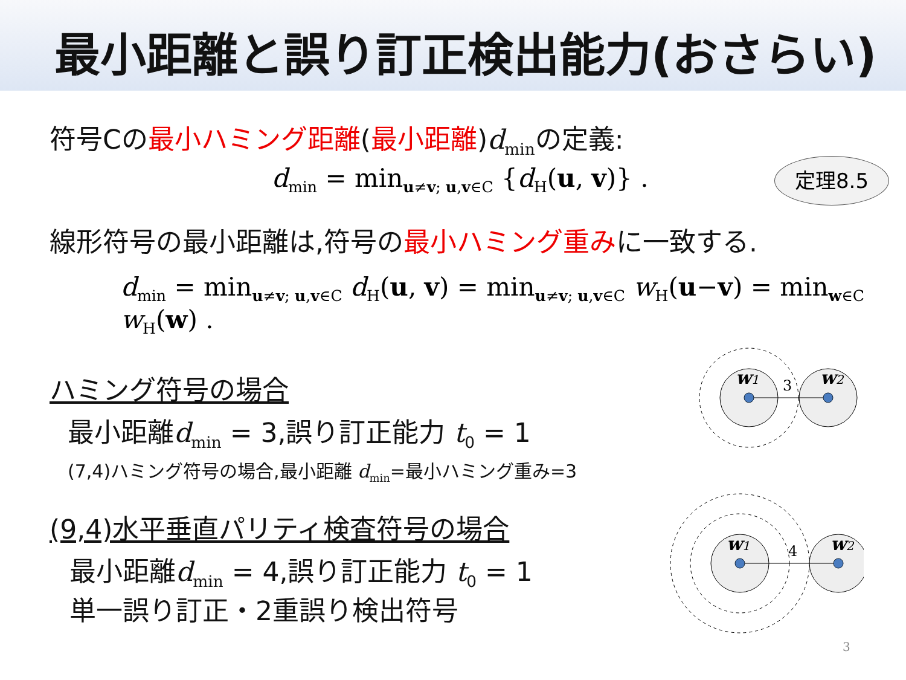最小距離と誤り訂正検出能力(おさらい)
符号Cの最小ハミング距離(最小距離)d<sub>min</sub>の定義:
d<sub>min</sub> = min<sub>u≠v; u,v∈C</sub> {d<sub>H</sub>(u, v)} .
定理8.5
線形符号の最小距離は,符号の最小ハミング重みに一致する.
d<sub>min</sub> = min<sub>u≠v; u,v∈C</sub> d<sub>H</sub>(u, v) = min<sub>u≠v; u,v∈C</sub> w<sub>H</sub>(u−v) = min<sub>w∈C</sub> w<sub>H</sub>(w) .
ハミング符号の場合
最小距離d<sub>min</sub> = 3,誤り訂正能力 t<sub>0</sub> = 1
(7,4)ハミング符号の場合,最小距離 d<sub>min</sub>=最小ハミング重み=3
(9,4)水平垂直パリティ検査符号の場合
最小距離d<sub>min</sub> = 4,誤り訂正能力 t<sub>0</sub> = 1
単一誤り訂正・2重誤り検出符号
w1
3
w2
w1
4
w2
3